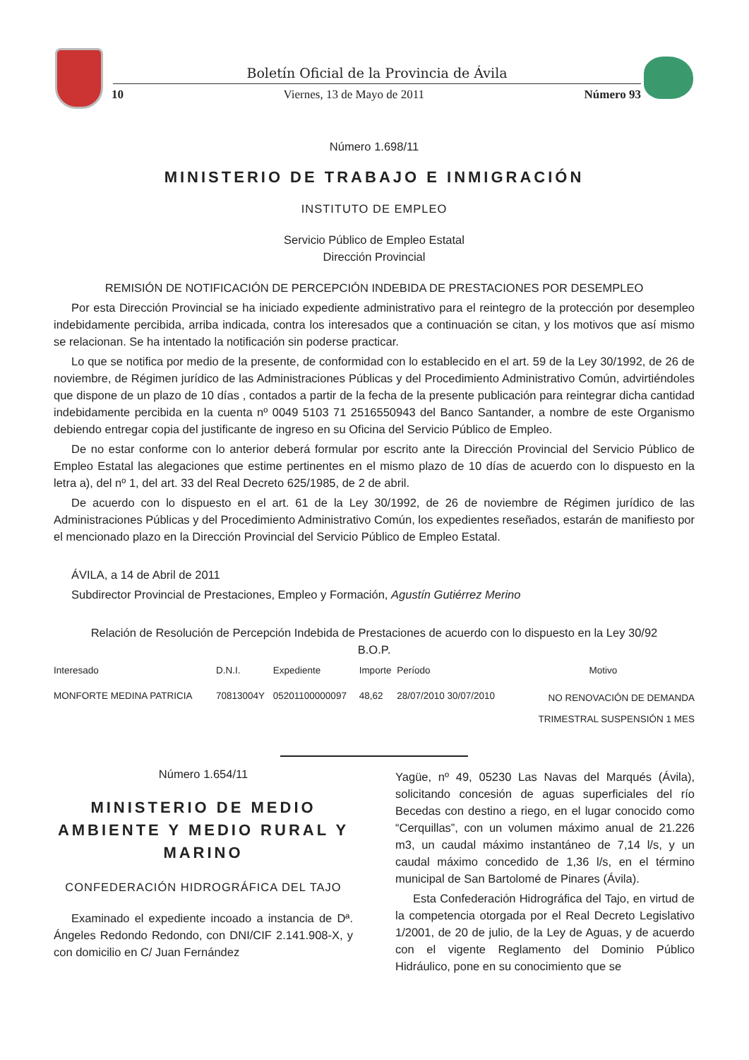Boletín Oficial de la Provincia de Ávila
10 Viernes, 13 de Mayo de 2011 Número 93
Número 1.698/11
MINISTERIO DE TRABAJO E INMIGRACIÓN
INSTITUTO DE EMPLEO
Servicio Público de Empleo Estatal
Dirección Provincial
REMISIÓN DE NOTIFICACIÓN DE PERCEPCIÓN INDEBIDA DE PRESTACIONES POR DESEMPLEO
Por esta Dirección Provincial se ha iniciado expediente administrativo para el reintegro de la protección por desempleo indebidamente percibida, arriba indicada, contra los interesados que a continuación se citan, y los motivos que así mismo se relacionan. Se ha intentado la notificación sin poderse practicar.
Lo que se notifica por medio de la presente, de conformidad con lo establecido en el art. 59 de la Ley 30/1992, de 26 de noviembre, de Régimen jurídico de las Administraciones Públicas y del Procedimiento Administrativo Común, advirtiéndoles que dispone de un plazo de 10 días , contados a partir de la fecha de la presente publicación para reintegrar dicha cantidad indebidamente percibida en la cuenta nº 0049 5103 71 2516550943 del Banco Santander, a nombre de este Organismo debiendo entregar copia del justificante de ingreso en su Oficina del Servicio Público de Empleo.
De no estar conforme con lo anterior deberá formular por escrito ante la Dirección Provincial del Servicio Público de Empleo Estatal las alegaciones que estime pertinentes en el mismo plazo de 10 días de acuerdo con lo dispuesto en la letra a), del nº 1, del art. 33 del Real Decreto 625/1985, de 2 de abril.
De acuerdo con lo dispuesto en el art. 61 de la Ley 30/1992, de 26 de noviembre de Régimen jurídico de las Administraciones Públicas y del Procedimiento Administrativo Común, los expedientes reseñados, estarán de manifiesto por el mencionado plazo en la Dirección Provincial del Servicio Público de Empleo Estatal.
ÁVILA, a 14 de Abril de 2011
Subdirector Provincial de Prestaciones, Empleo y Formación, Agustín Gutiérrez Merino
Relación de Resolución de Percepción Indebida de Prestaciones de acuerdo con lo dispuesto en la Ley 30/92
B.O.P.
| Interesado | D.N.I. | Expediente | Importe | Período | Motivo |
| --- | --- | --- | --- | --- | --- |
| MONFORTE MEDINA PATRICIA | 70813004Y | 05201100000097 | 48,62 | 28/07/2010 30/07/2010 | NO RENOVACIÓN DE DEMANDA TRIMESTRAL SUSPENSIÓN 1 MES |
Número 1.654/11
MINISTERIO DE MEDIO AMBIENTE Y MEDIO RURAL Y MARINO
CONFEDERACIÓN HIDROGRÁFICA DEL TAJO
Examinado el expediente incoado a instancia de Dª. Ángeles Redondo Redondo, con DNI/CIF 2.141.908-X, y con domicilio en C/ Juan Fernández
Yagüe, nº 49, 05230 Las Navas del Marqués (Ávila), solicitando concesión de aguas superficiales del río Becedas con destino a riego, en el lugar conocido como “Cerquillas”, con un volumen máximo anual de 21.226 m3, un caudal máximo instantáneo de 7,14 l/s, y un caudal máximo concedido de 1,36 l/s, en el término municipal de San Bartolomé de Pinares (Ávila).
Esta Confederación Hidrográfica del Tajo, en virtud de la competencia otorgada por el Real Decreto Legislativo 1/2001, de 20 de julio, de la Ley de Aguas, y de acuerdo con el vigente Reglamento del Dominio Público Hidráulico, pone en su conocimiento que se